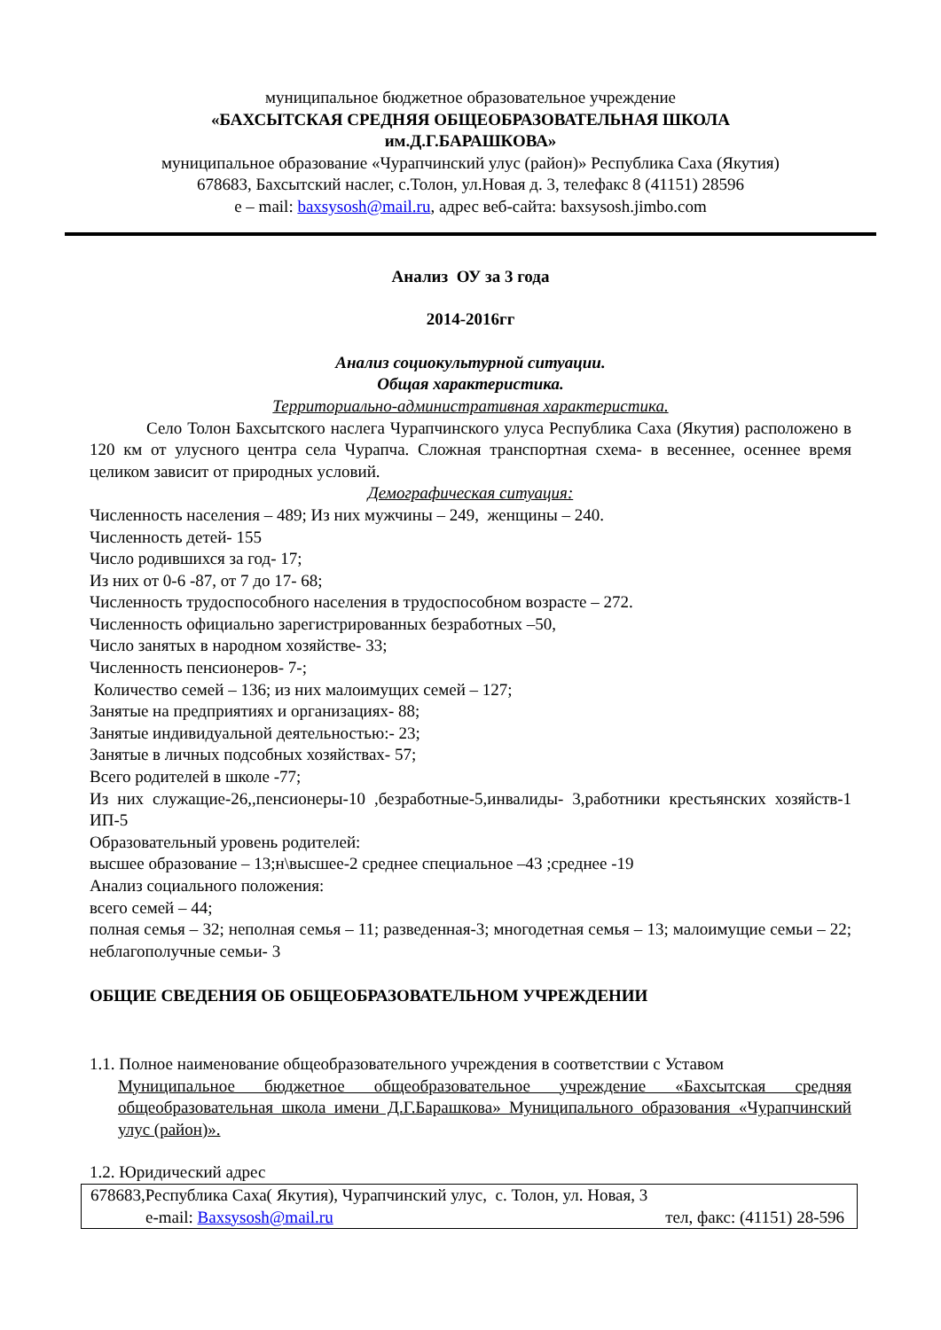муниципальное бюджетное образовательное учреждение
«БАХСЫТСКАЯ СРЕДНЯЯ ОБЩЕОБРАЗОВАТЕЛЬНАЯ ШКОЛА
им.Д.Г.БАРАШКОВА»
муниципальное образование «Чурапчинский улус (район)» Республика Саха (Якутия)
678683, Бахсытский наслег, с.Толон, ул.Новая д. 3, телефакс 8 (41151) 28596
e – mail: baxsysosh@mail.ru, адрес веб-сайта: baxsysosh.jimbo.com
Анализ ОУ за 3 года
2014-2016гг
Анализ социокультурной ситуации.
Общая характеристика.
Территориально-административная характеристика.
Село Толон Бахсытского наслега Чурапчинского улуса Республика Саха (Якутия) расположено в 120 км от улусного центра села Чурапча. Сложная транспортная схема- в весеннее, осеннее время целиком зависит от природных условий.
Демографическая ситуация:
Численность населения – 489; Из них мужчины – 249, женщины – 240.
Численность детей- 155
Число родившихся за год- 17;
Из них от 0-6 -87, от 7 до 17- 68;
Численность трудоспособного населения в трудоспособном возрасте – 272.
Численность официально зарегистрированных безработных –50,
Число занятых в народном хозяйстве- 33;
Численность пенсионеров- 7-;
Количество семей – 136; из них малоимущих семей – 127;
Занятые на предприятиях и организациях- 88;
Занятые индивидуальной деятельностью:- 23;
Занятые в личных подсобных хозяйствах- 57;
Всего родителей в школе -77;
Из них служащие-26,,пенсионеры-10 ,безработные-5,инвалиды- 3,работники крестьянских хозяйств-1 ИП-5
Образовательный уровень родителей:
высшее образование – 13;н\высшее-2 среднее специальное –43 ;среднее -19
Анализ социального положения:
всего семей – 44;
полная семья – 32; неполная семья – 11; разведенная-3; многодетная семья – 13; малоимущие семьи – 22; неблагополучные семьи- 3
ОБЩИЕ СВЕДЕНИЯ ОБ ОБЩЕОБРАЗОВАТЕЛЬНОМ УЧРЕЖДЕНИИ
1.1. Полное наименование общеобразовательного учреждения в соответствии с Уставом
Муниципальное бюджетное общеобразовательное учреждение «Бахсытская средняя общеобразовательная школа имени Д.Г.Барашкова» Муниципального образования «Чурапчинский улус (район)».
1.2. Юридический адрес
| 678683,Республика Саха( Якутия), Чурапчинский улус, с. Толон, ул. Новая, 3 e-mail: Baxsysosh@mail.ru тел, факс: (41151) 28-596 |